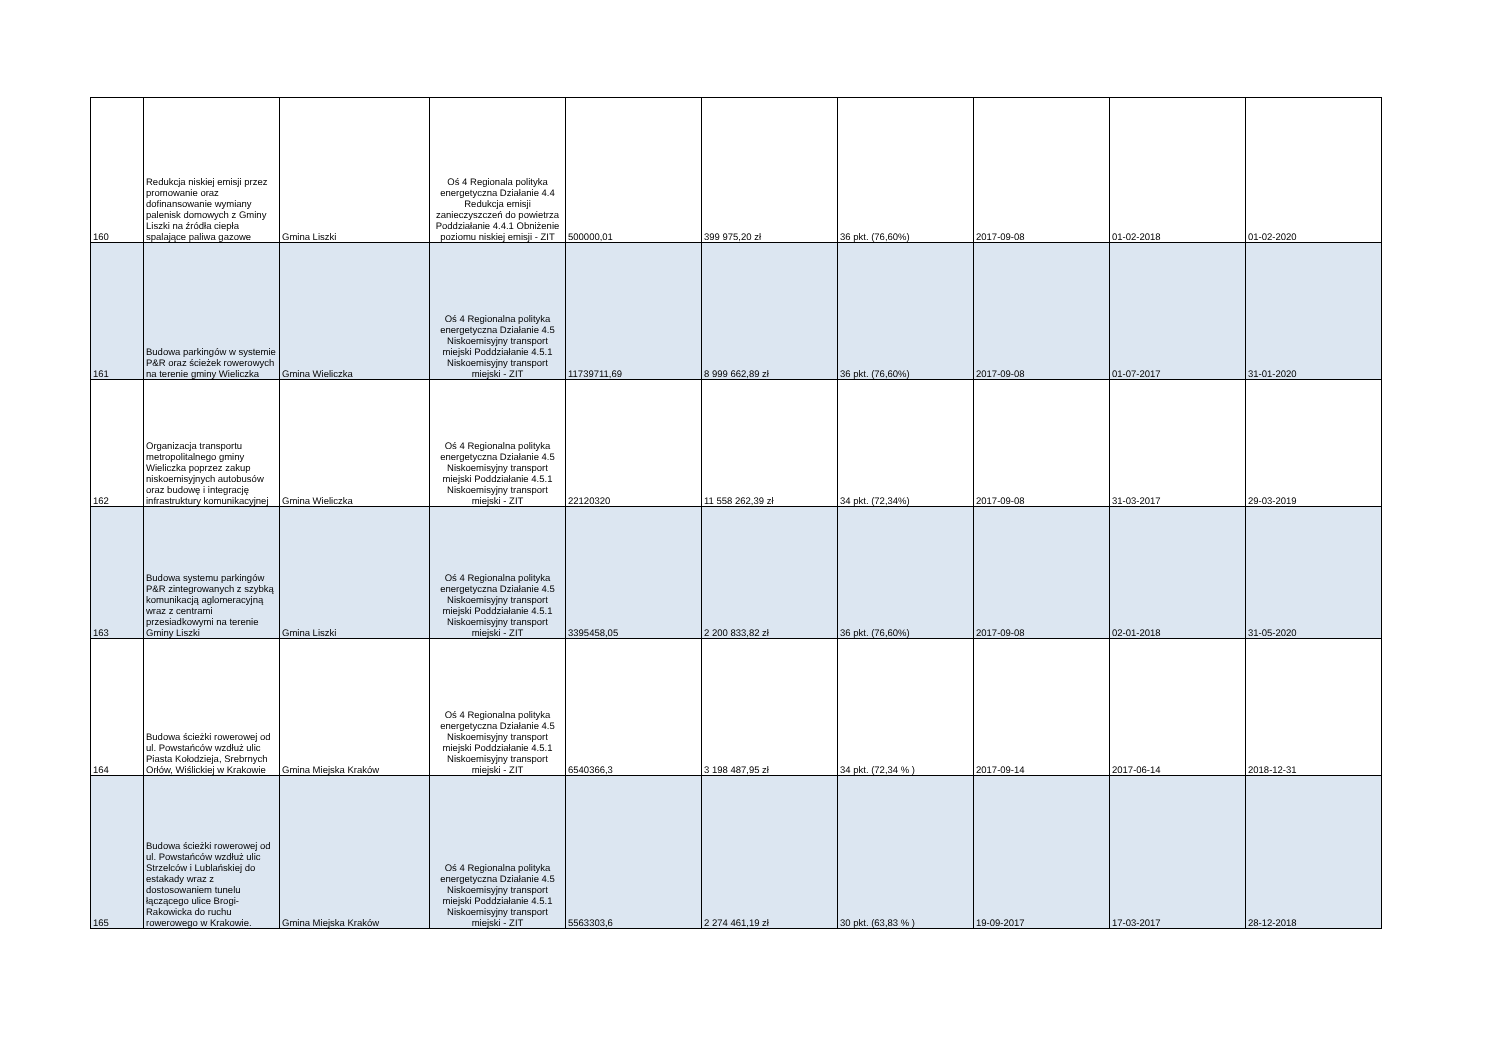| 160 | Redukcja niskiej emisji przez promowanie oraz dofinansowanie wymiany palenisk domowych z Gminy Liszki na źródła ciepła spalające paliwa gazowe | Gmina Liszki | Oś 4 Regionala polityka energetyczna Działanie 4.4 Redukcja emisji zanieczyszczeń do powietrza Poddziałanie 4.4.1 Obniżenie poziomu niskiej emisji - ZIT | 500000,01 | 399 975,20 zł | 36 pkt. (76,60%) | 2017-09-08 | 01-02-2018 | 01-02-2020 |
| 161 | Budowa parkingów w systemie P&R oraz ścieżek rowerowych na terenie gminy Wieliczka | Gmina Wieliczka | Oś 4 Regionalna polityka energetyczna Działanie 4.5 Niskoemisyjny transport miejski Poddziałanie 4.5.1 Niskoemisyjny transport miejski - ZIT | 11739711,69 | 8 999 662,89 zł | 36 pkt. (76,60%) | 2017-09-08 | 01-07-2017 | 31-01-2020 |
| 162 | Organizacja transportu metropolitalnego gminy Wieliczka poprzez zakup niskoemisyjnych autobusów oraz budowę i integrację infrastruktury komunikacyjnej | Gmina Wieliczka | Oś 4 Regionalna polityka energetyczna Działanie 4.5 Niskoemisyjny transport miejski Poddziałanie 4.5.1 Niskoemisyjny transport miejski - ZIT | 22120320 | 11 558 262,39 zł | 34 pkt. (72,34%) | 2017-09-08 | 31-03-2017 | 29-03-2019 |
| 163 | Budowa systemu parkingów P&R zintegrowanych z szybką komunikacją aglomeracyjną wraz z centrami przesiadkowymi na terenie Gminy Liszki | Gmina Liszki | Oś 4 Regionalna polityka energetyczna Działanie 4.5 Niskoemisyjny transport miejski Poddziałanie 4.5.1 Niskoemisyjny transport miejski - ZIT | 3395458,05 | 2 200 833,82 zł | 36 pkt. (76,60%) | 2017-09-08 | 02-01-2018 | 31-05-2020 |
| 164 | Budowa ścieżki rowerowej od ul. Powstańców wzdłuż ulic Piasta Kołodzieja, Srebrnych Orłów, Wiślickiej w Krakowie | Gmina Miejska Kraków | Oś 4 Regionalna polityka energetyczna Działanie 4.5 Niskoemisyjny transport miejski Poddziałanie 4.5.1 Niskoemisyjny transport miejski - ZIT | 6540366,3 | 3 198 487,95 zł | 34 pkt. (72,34 % ) | 2017-09-14 | 2017-06-14 | 2018-12-31 |
| 165 | Budowa ścieżki rowerowej od ul. Powstańców wzdłuż ulic Strzelców i Lublańskiej do estakady wraz z dostosowaniem tunelu łączącego ulice Brogi-Rakowicka do ruchu rowerowego w Krakowie. | Gmina Miejska Kraków | Oś 4 Regionalna polityka energetyczna Działanie 4.5 Niskoemisyjny transport miejski Poddziałanie 4.5.1 Niskoemisyjny transport miejski - ZIT | 5563303,6 | 2 274 461,19 zł | 30 pkt. (63,83 % ) | 19-09-2017 | 17-03-2017 | 28-12-2018 |